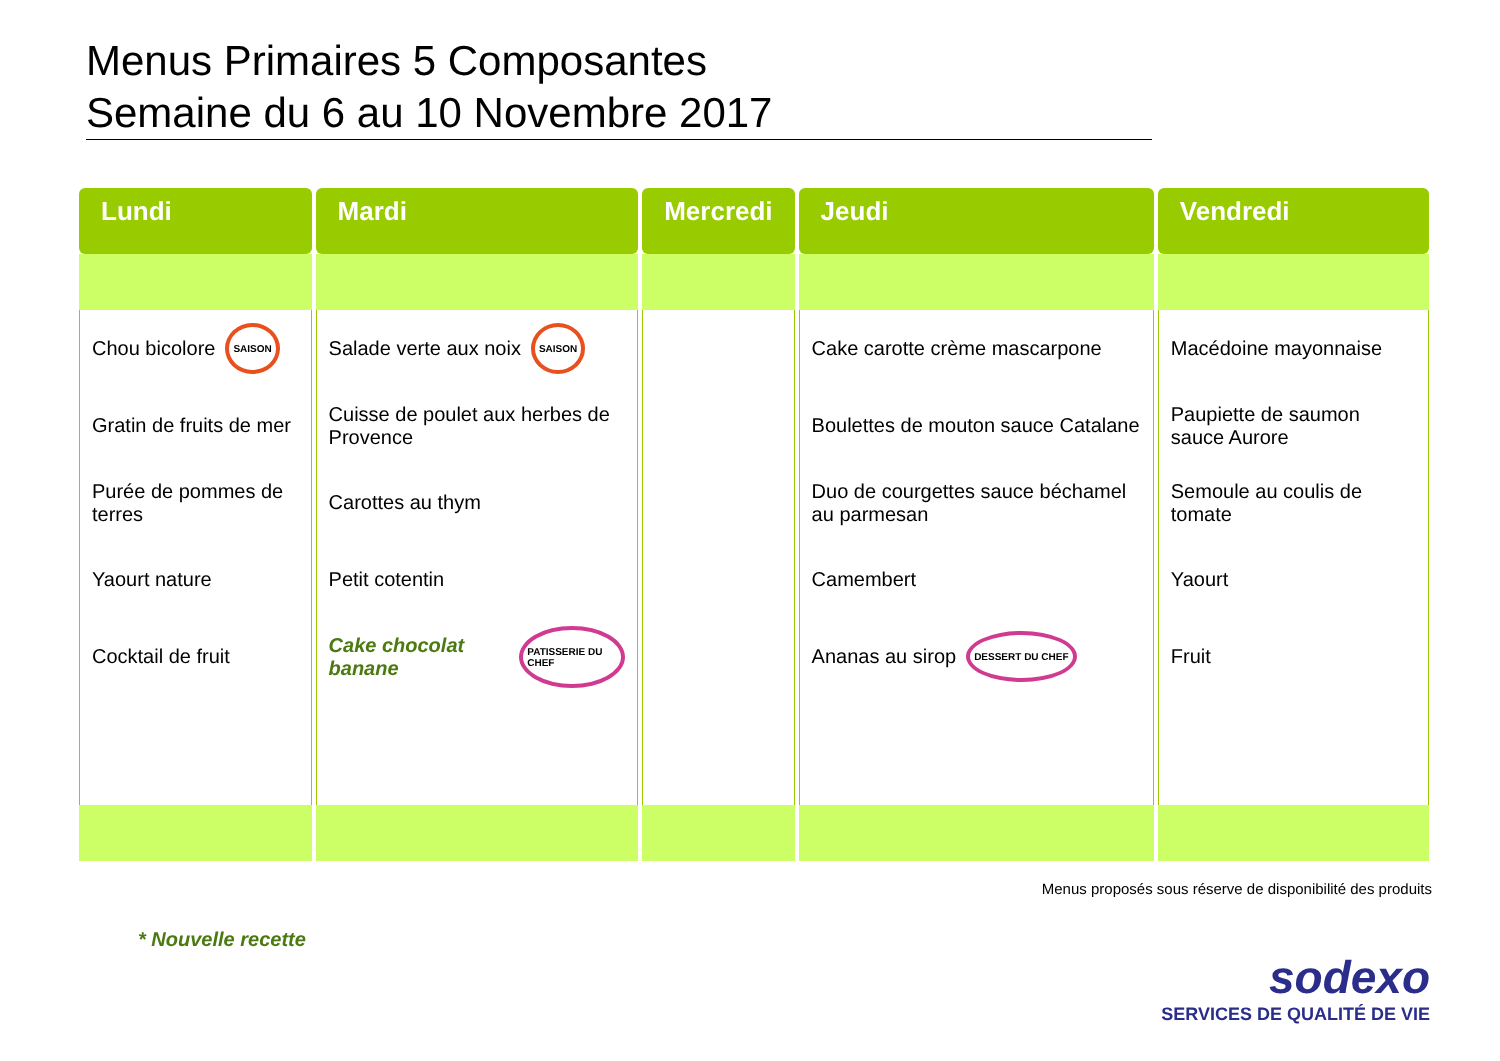Menus Primaires 5 Composantes
Semaine du 6 au 10 Novembre 2017
| Lundi | Mardi | Mercredi | Jeudi | Vendredi |
| --- | --- | --- | --- | --- |
| Chou bicolore SAISON Gratin de fruits de mer Purée de pommes de terres Yaourt nature Cocktail de fruit | Salade verte aux noix SAISON Cuisse de poulet aux herbes de Provence Carottes au thym Petit cotentin Cake chocolat banane PATISSERIE DU CHEF | | Cake carotte crème mascarpone Boulettes de mouton sauce Catalane Duo de courgettes sauce béchamel au parmesan Camembert Ananas au sirop DESSERT DU CHEF | Macédoine mayonnaise Paupiette de saumon sauce Aurore Semoule au coulis de tomate Yaourt Fruit |
Menus proposés sous réserve de disponibilité des produits
* Nouvelle recette
sodexo
SERVICES DE QUALITÉ DE VIE